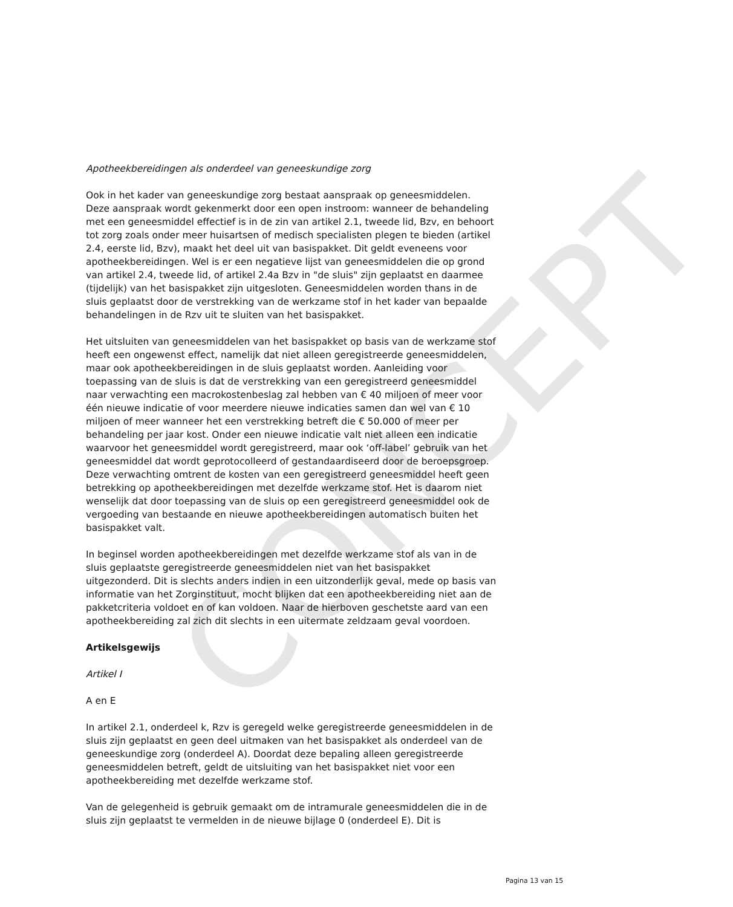CONCEPT
Apotheekbereidingen als onderdeel van geneeskundige zorg
Ook in het kader van geneeskundige zorg bestaat aanspraak op geneesmiddelen. Deze aanspraak wordt gekenmerkt door een open instroom: wanneer de behandeling met een geneesmiddel effectief is in de zin van artikel 2.1, tweede lid, Bzv, en behoort tot zorg zoals onder meer huisartsen of medisch specialisten plegen te bieden (artikel 2.4, eerste lid, Bzv), maakt het deel uit van basispakket. Dit geldt eveneens voor apotheekbereidingen. Wel is er een negatieve lijst van geneesmiddelen die op grond van artikel 2.4, tweede lid, of artikel 2.4a Bzv in "de sluis" zijn geplaatst en daarmee (tijdelijk) van het basispakket zijn uitgesloten. Geneesmiddelen worden thans in de sluis geplaatst door de verstrekking van de werkzame stof in het kader van bepaalde behandelingen in de Rzv uit te sluiten van het basispakket.
Het uitsluiten van geneesmiddelen van het basispakket op basis van de werkzame stof heeft een ongewenst effect, namelijk dat niet alleen geregistreerde geneesmiddelen, maar ook apotheekbereidingen in de sluis geplaatst worden. Aanleiding voor toepassing van de sluis is dat de verstrekking van een geregistreerd geneesmiddel naar verwachting een macrokostenbeslag zal hebben van € 40 miljoen of meer voor één nieuwe indicatie of voor meerdere nieuwe indicaties samen dan wel van € 10 miljoen of meer wanneer het een verstrekking betreft die € 50.000 of meer per behandeling per jaar kost. Onder een nieuwe indicatie valt niet alleen een indicatie waarvoor het geneesmiddel wordt geregistreerd, maar ook ‘off-label’ gebruik van het geneesmiddel dat wordt geprotocolleerd of gestandaardiseerd door de beroepsgroep. Deze verwachting omtrent de kosten van een geregistreerd geneesmiddel heeft geen betrekking op apotheekbereidingen met dezelfde werkzame stof. Het is daarom niet wenselijk dat door toepassing van de sluis op een geregistreerd geneesmiddel ook de vergoeding van bestaande en nieuwe apotheekbereidingen automatisch buiten het basispakket valt.
In beginsel worden apotheekbereidingen met dezelfde werkzame stof als van in de sluis geplaatste geregistreerde geneesmiddelen niet van het basispakket uitgezonderd. Dit is slechts anders indien in een uitzonderlijk geval, mede op basis van informatie van het Zorginstituut, mocht blijken dat een apotheekbereiding niet aan de pakketcriteria voldoet en of kan voldoen. Naar de hierboven geschetste aard van een apotheekbereiding zal zich dit slechts in een uitermate zeldzaam geval voordoen.
Artikelsgewijs
Artikel I
A en E
In artikel 2.1, onderdeel k, Rzv is geregeld welke geregistreerde geneesmiddelen in de sluis zijn geplaatst en geen deel uitmaken van het basispakket als onderdeel van de geneeskundige zorg (onderdeel A). Doordat deze bepaling alleen geregistreerde geneesmiddelen betreft, geldt de uitsluiting van het basispakket niet voor een apotheekbereiding met dezelfde werkzame stof.
Van de gelegenheid is gebruik gemaakt om de intramurale geneesmiddelen die in de sluis zijn geplaatst te vermelden in de nieuwe bijlage 0 (onderdeel E). Dit is
Pagina 13 van 15